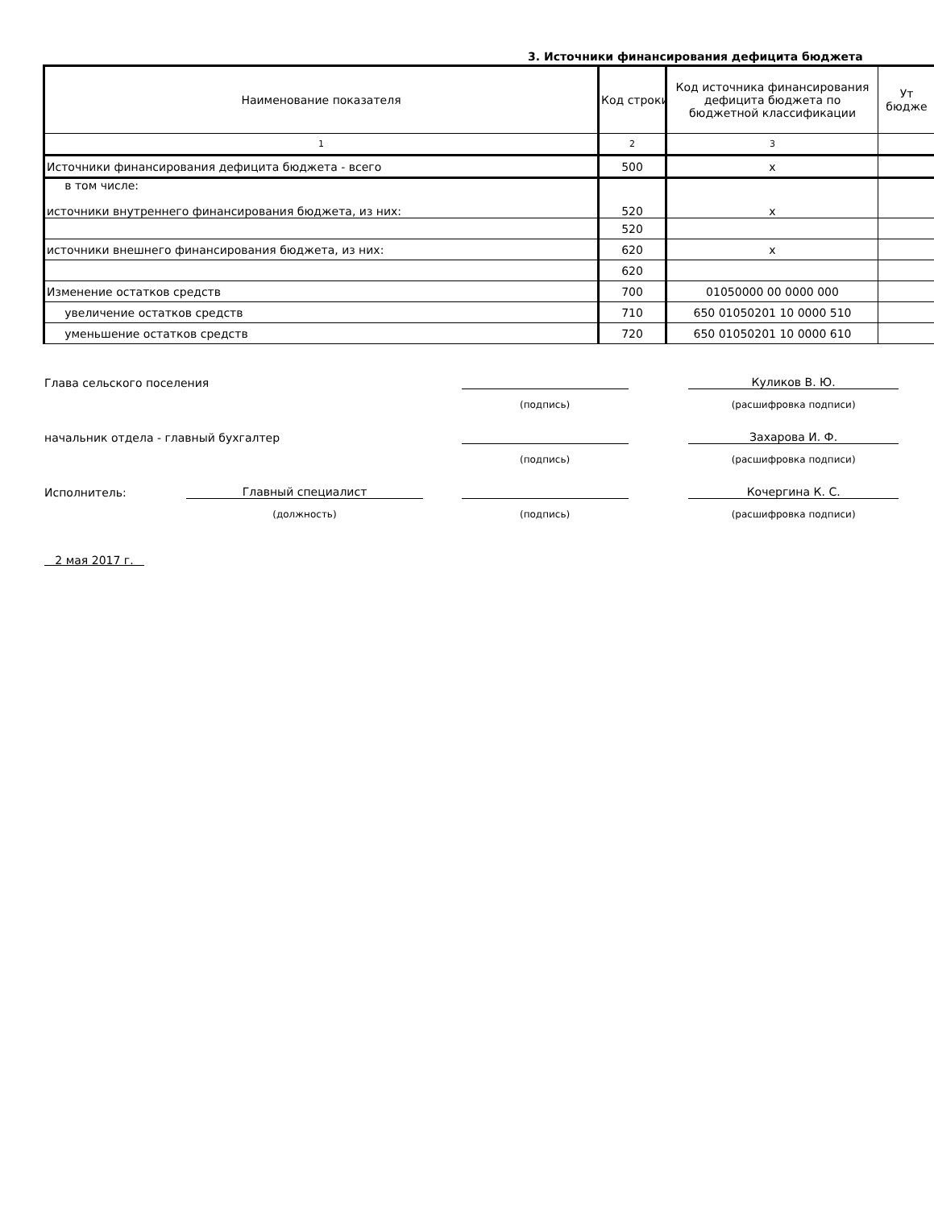3. Источники финансирования дефицита бюджета
| Наименование показателя | Код строки | Код источника финансирования дефицита бюджета по бюджетной классификации | Ут бюдже |
| 1 | 2 | 3 | |
| Источники финансирования дефицита бюджета - всего | 500 | x | |
| в том числе: источники внутреннего финансирования бюджета, из них: | 520 | x | |
| | 520 | | |
| источники внешнего финансирования бюджета, из них: | 620 | x | |
| | 620 | | |
| Изменение остатков средств | 700 | 01050000 00 0000 000 | |
| увеличение остатков средств | 710 | 650 01050201 10 0000 510 | |
| уменьшение остатков средств | 720 | 650 01050201 10 0000 610 | |
Глава сельского поселения
Куликов В. Ю.
(подпись) (расшифровка подписи)
начальник отдела - главный бухгалтер
Захарова И. Ф.
(подпись) (расшифровка подписи)
Исполнитель:
Главный специалист
Кочергина К. С.
(должность) (подпись) (расшифровка подписи)
2 мая 2017 г.